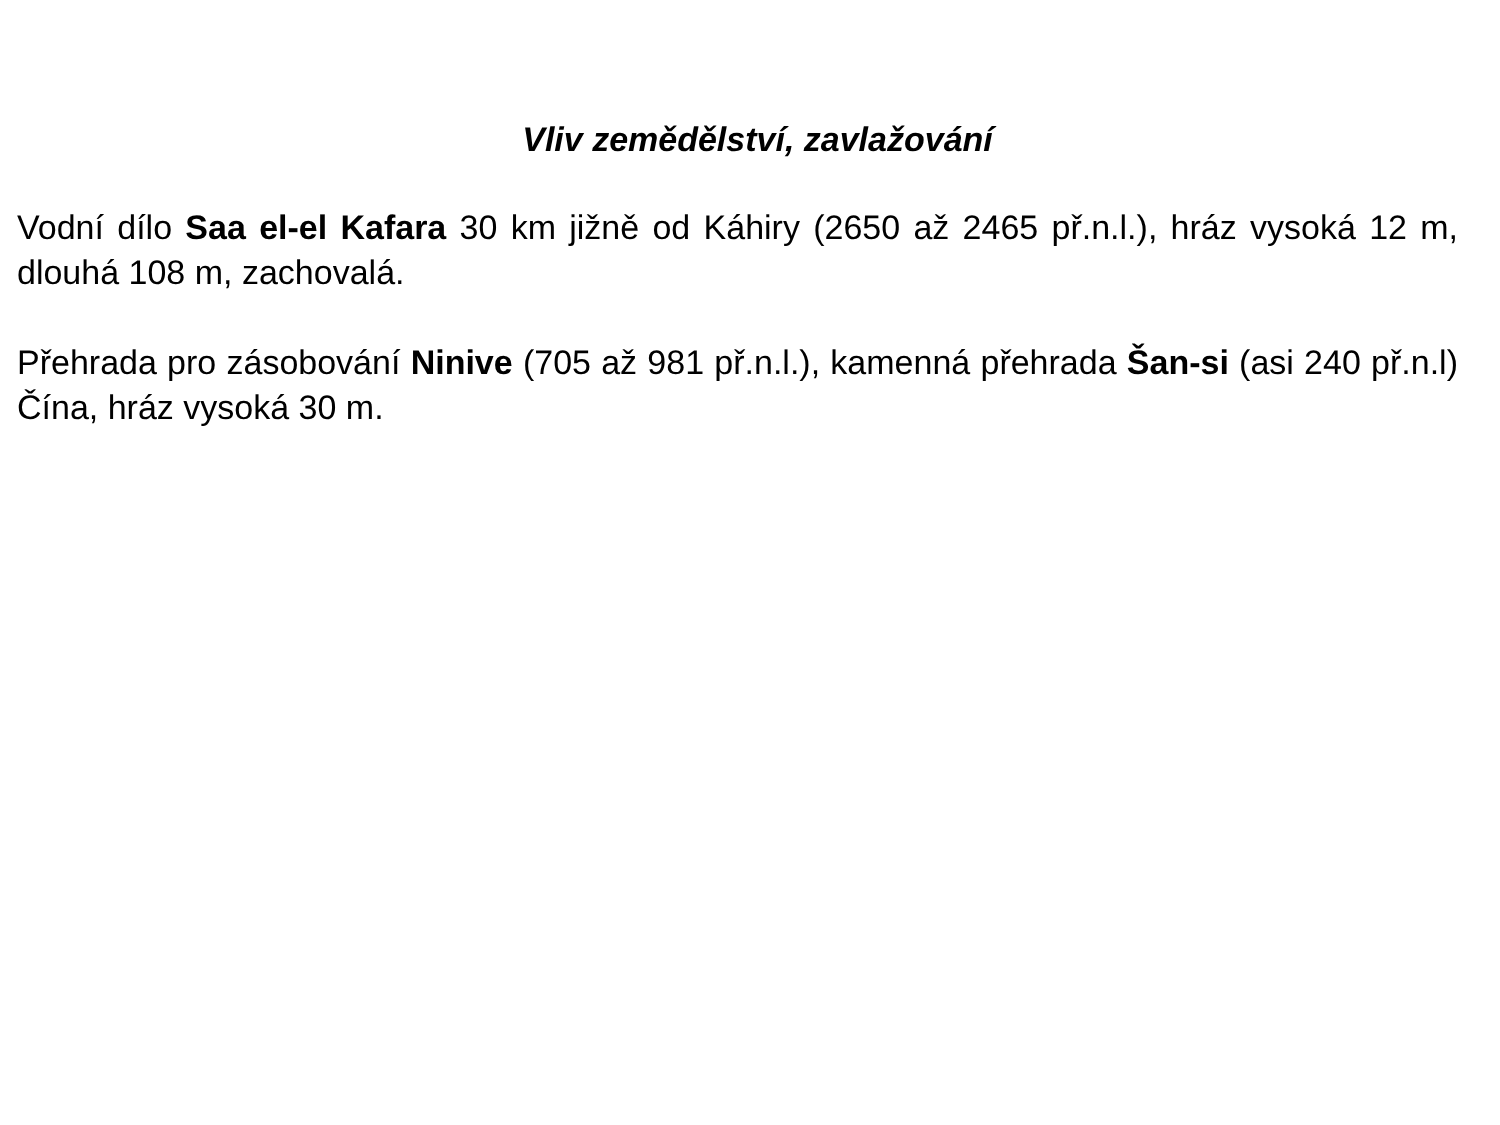Vliv zemědělství, zavlažování
Vodní dílo Saa el-el Kafara 30 km jižně od Káhiry (2650 až 2465 př.n.l.), hráz vysoká 12 m, dlouhá 108 m, zachovalá.
Přehrada pro zásobování Ninive (705 až 981 př.n.l.), kamenná přehrada Šan-si (asi 240 př.n.l) Čína, hráz vysoká 30 m.